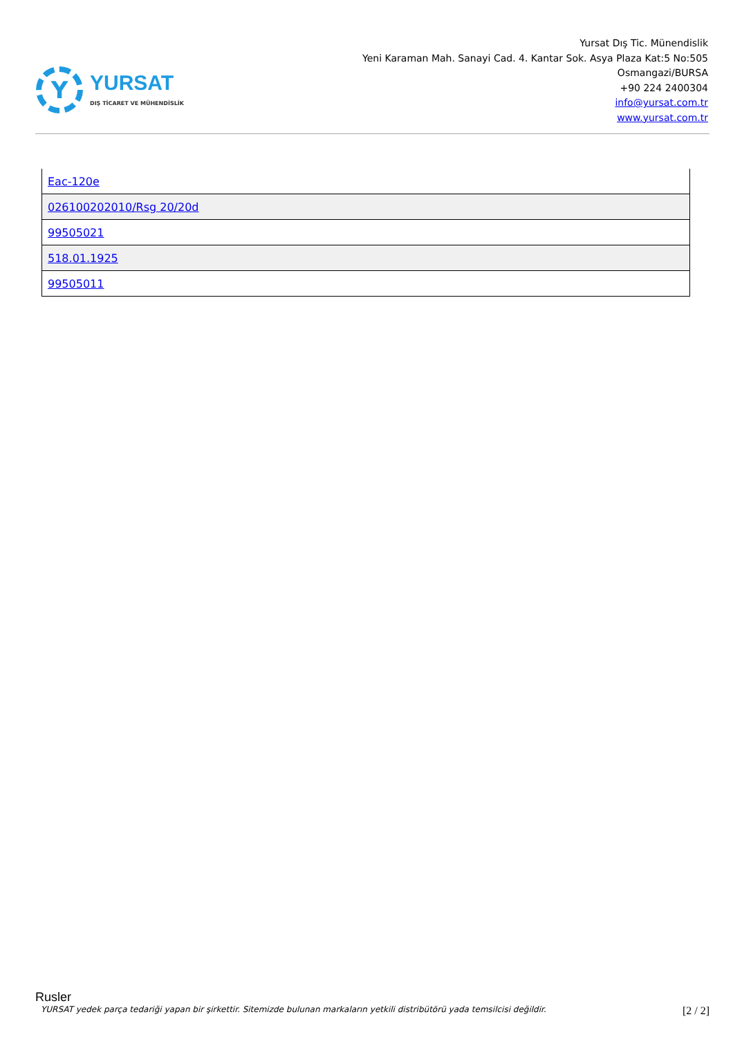Y
YURSAT
DIŞ TİCARET VE MÜHENDİSLİK
Yursat Dış Tic. Münendislik
Yeni Karaman Mah. Sanayi Cad. 4. Kantar Sok. Asya Plaza Kat:5 No:505
Osmangazi/BURSA
+90 224 2400304
info@yursat.com.tr
www.yursat.com.tr
| Eac-120e |
| 026100202010/Rsg 20/20d |
| 99505021 |
| 518.01.1925 |
| 99505011 |
Rusler
YURSAT yedek parça tedariği yapan bir şirkettir. Sitemizde bulunan markaların yetkili distribütörü yada temsilcisi değildir. [2 / 2]